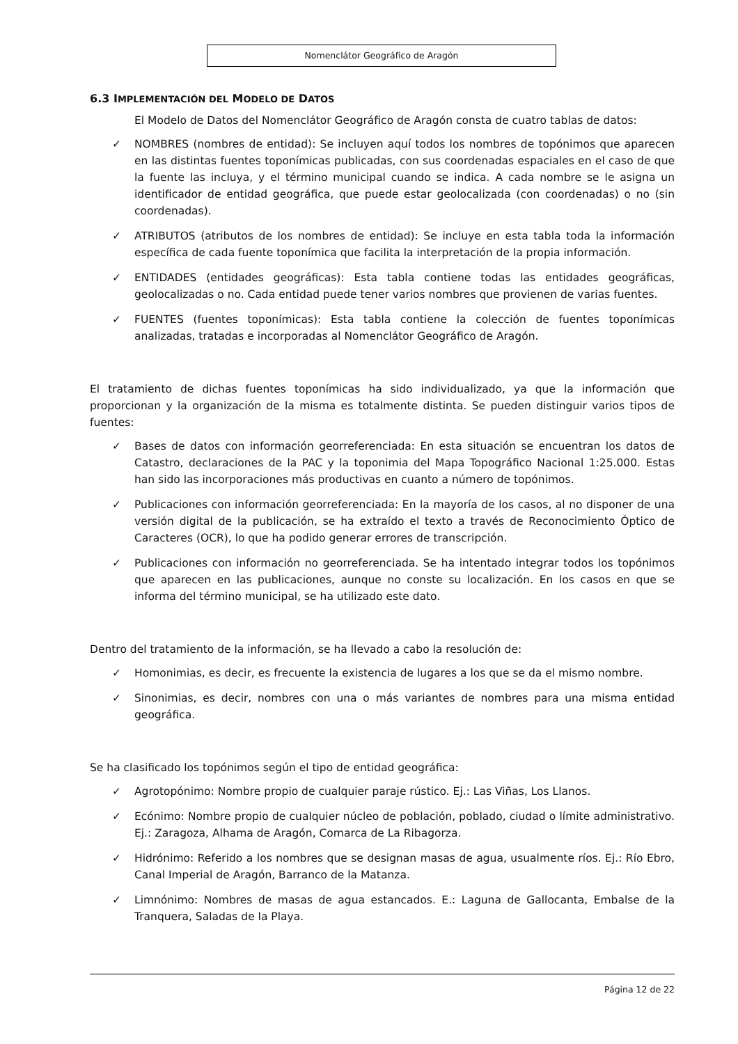Nomenclátor Geográfico de Aragón
6.3 IMPLEMENTACIÓN DEL MODELO DE DATOS
El Modelo de Datos del Nomenclátor Geográfico de Aragón consta de cuatro tablas de datos:
✓ NOMBRES (nombres de entidad): Se incluyen aquí todos los nombres de topónimos que aparecen en las distintas fuentes toponímicas publicadas, con sus coordenadas espaciales en el caso de que la fuente las incluya, y el término municipal cuando se indica. A cada nombre se le asigna un identificador de entidad geográfica, que puede estar geolocalizada (con coordenadas) o no (sin coordenadas).
✓ ATRIBUTOS (atributos de los nombres de entidad): Se incluye en esta tabla toda la información específica de cada fuente toponímica que facilita la interpretación de la propia información.
✓ ENTIDADES (entidades geográficas): Esta tabla contiene todas las entidades geográficas, geolocalizadas o no. Cada entidad puede tener varios nombres que provienen de varias fuentes.
✓ FUENTES (fuentes toponímicas): Esta tabla contiene la colección de fuentes toponímicas analizadas, tratadas e incorporadas al Nomenclátor Geográfico de Aragón.
El tratamiento de dichas fuentes toponímicas ha sido individualizado, ya que la información que proporcionan y la organización de la misma es totalmente distinta. Se pueden distinguir varios tipos de fuentes:
✓ Bases de datos con información georreferenciada: En esta situación se encuentran los datos de Catastro, declaraciones de la PAC y la toponimia del Mapa Topográfico Nacional 1:25.000. Estas han sido las incorporaciones más productivas en cuanto a número de topónimos.
✓ Publicaciones con información georreferenciada: En la mayoría de los casos, al no disponer de una versión digital de la publicación, se ha extraído el texto a través de Reconocimiento Óptico de Caracteres (OCR), lo que ha podido generar errores de transcripción.
✓ Publicaciones con información no georreferenciada. Se ha intentado integrar todos los topónimos que aparecen en las publicaciones, aunque no conste su localización. En los casos en que se informa del término municipal, se ha utilizado este dato.
Dentro del tratamiento de la información, se ha llevado a cabo la resolución de:
✓ Homonimias, es decir, es frecuente la existencia de lugares a los que se da el mismo nombre.
✓ Sinonimias, es decir, nombres con una o más variantes de nombres para una misma entidad geográfica.
Se ha clasificado los topónimos según el tipo de entidad geográfica:
✓ Agrotopónimo: Nombre propio de cualquier paraje rústico. Ej.: Las Viñas, Los Llanos.
✓ Ecónimo: Nombre propio de cualquier núcleo de población, poblado, ciudad o límite administrativo. Ej.: Zaragoza, Alhama de Aragón, Comarca de La Ribagorza.
✓ Hidrónimo: Referido a los nombres que se designan masas de agua, usualmente ríos. Ej.: Río Ebro, Canal Imperial de Aragón, Barranco de la Matanza.
✓ Limnónimo: Nombres de masas de agua estancados. E.: Laguna de Gallocanta, Embalse de la Tranquera, Saladas de la Playa.
Página 12 de 22